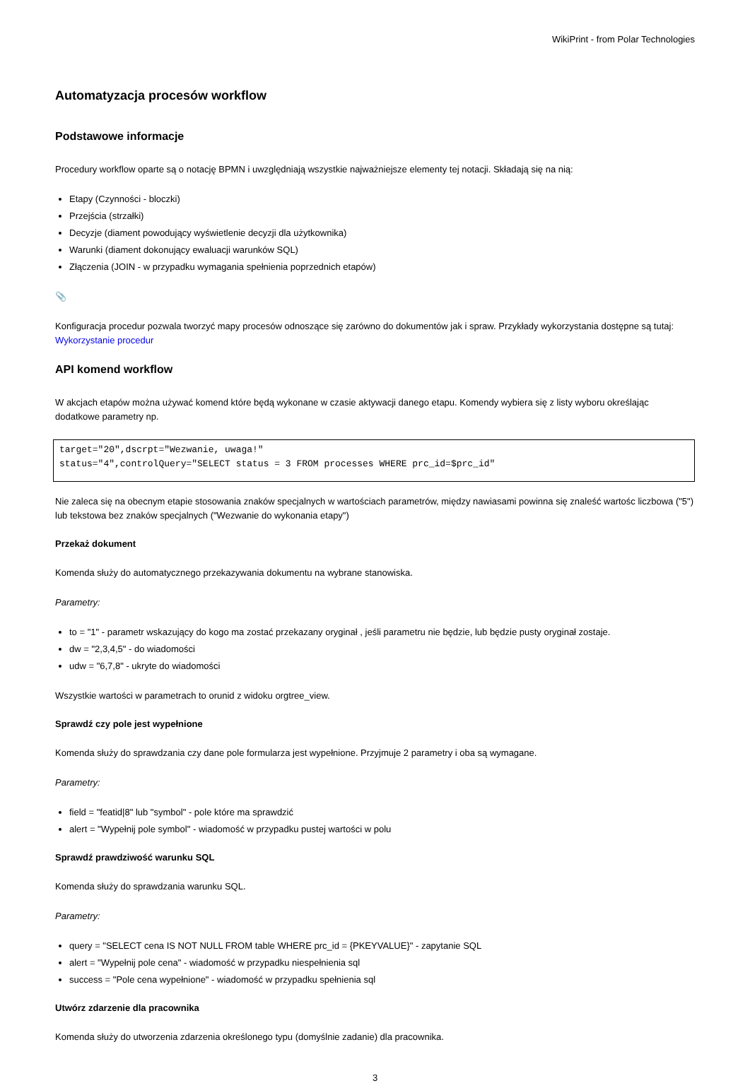WikiPrint - from Polar Technologies
Automatyzacja procesów workflow
Podstawowe informacje
Procedury workflow oparte są o notację BPMN i uwzględniają wszystkie najważniejsze elementy tej notacji. Składają się na nią:
Etapy (Czynności - bloczki)
Przejścia (strzałki)
Decyzje (diament powodujący wyświetlenie decyzji dla użytkownika)
Warunki (diament dokonujący ewaluacji warunków SQL)
Złączenia (JOIN - w przypadku wymagania spełnienia poprzednich etapów)
📎
Konfiguracja procedur pozwala tworzyć mapy procesów odnoszące się zarówno do dokumentów jak i spraw. Przykłady wykorzystania dostępne są tutaj: Wykorzystanie procedur
API komend workflow
W akcjach etapów można używać komend które będą wykonane w czasie aktywacji danego etapu. Komendy wybiera się z listy wyboru określając dodatkowe parametry np.
target="20",dscrpt="Wezwanie, uwaga!"
status="4",controlQuery="SELECT status = 3 FROM processes WHERE prc_id=$prc_id"
Nie zaleca się na obecnym etapie stosowania znaków specjalnych w wartościach parametrów, między nawiasami powinna się znaleść wartośc liczbowa ("5") lub tekstowa bez znaków specjalnych ("Wezwanie do wykonania etapy")
Przekaż dokument
Komenda służy do automatycznego przekazywania dokumentu na wybrane stanowiska.
Parametry:
to = "1" - parametr wskazujący do kogo ma zostać przekazany oryginał , jeśli parametru nie będzie, lub będzie pusty oryginał zostaje.
dw = "2,3,4,5" - do wiadomości
udw = "6,7,8" - ukryte do wiadomości
Wszystkie wartości w parametrach to orunid z widoku orgtree_view.
Sprawdź czy pole jest wypełnione
Komenda służy do sprawdzania czy dane pole formularza jest wypełnione. Przyjmuje 2 parametry i oba są wymagane.
Parametry:
field = "featid|8" lub "symbol" - pole które ma sprawdzić
alert = "Wypełnij pole symbol" - wiadomość w przypadku pustej wartości w polu
Sprawdź prawdziwość warunku SQL
Komenda służy do sprawdzania warunku SQL.
Parametry:
query = "SELECT cena IS NOT NULL FROM table WHERE prc_id = {PKEYVALUE}" - zapytanie SQL
alert = "Wypełnij pole cena" - wiadomość w przypadku niespełnienia sql
success = "Pole cena wypełnione" - wiadomość w przypadku spełnienia sql
Utwórz zdarzenie dla pracownika
Komenda służy do utworzenia zdarzenia określonego typu (domyślnie zadanie) dla pracownika.
3